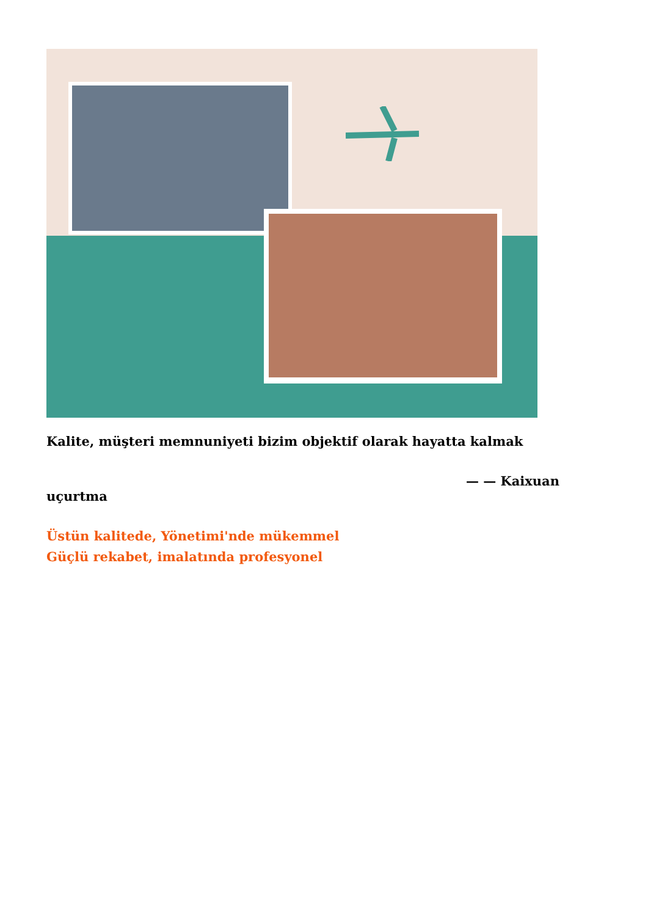Kalite, müşteri memnuniyeti bizim objektif olarak hayatta kalmak
— — Kaixuan
uçurtma
Üstün kalitede, Yönetimi'nde mükemmel
Güçlü rekabet, imalatında profesyonel